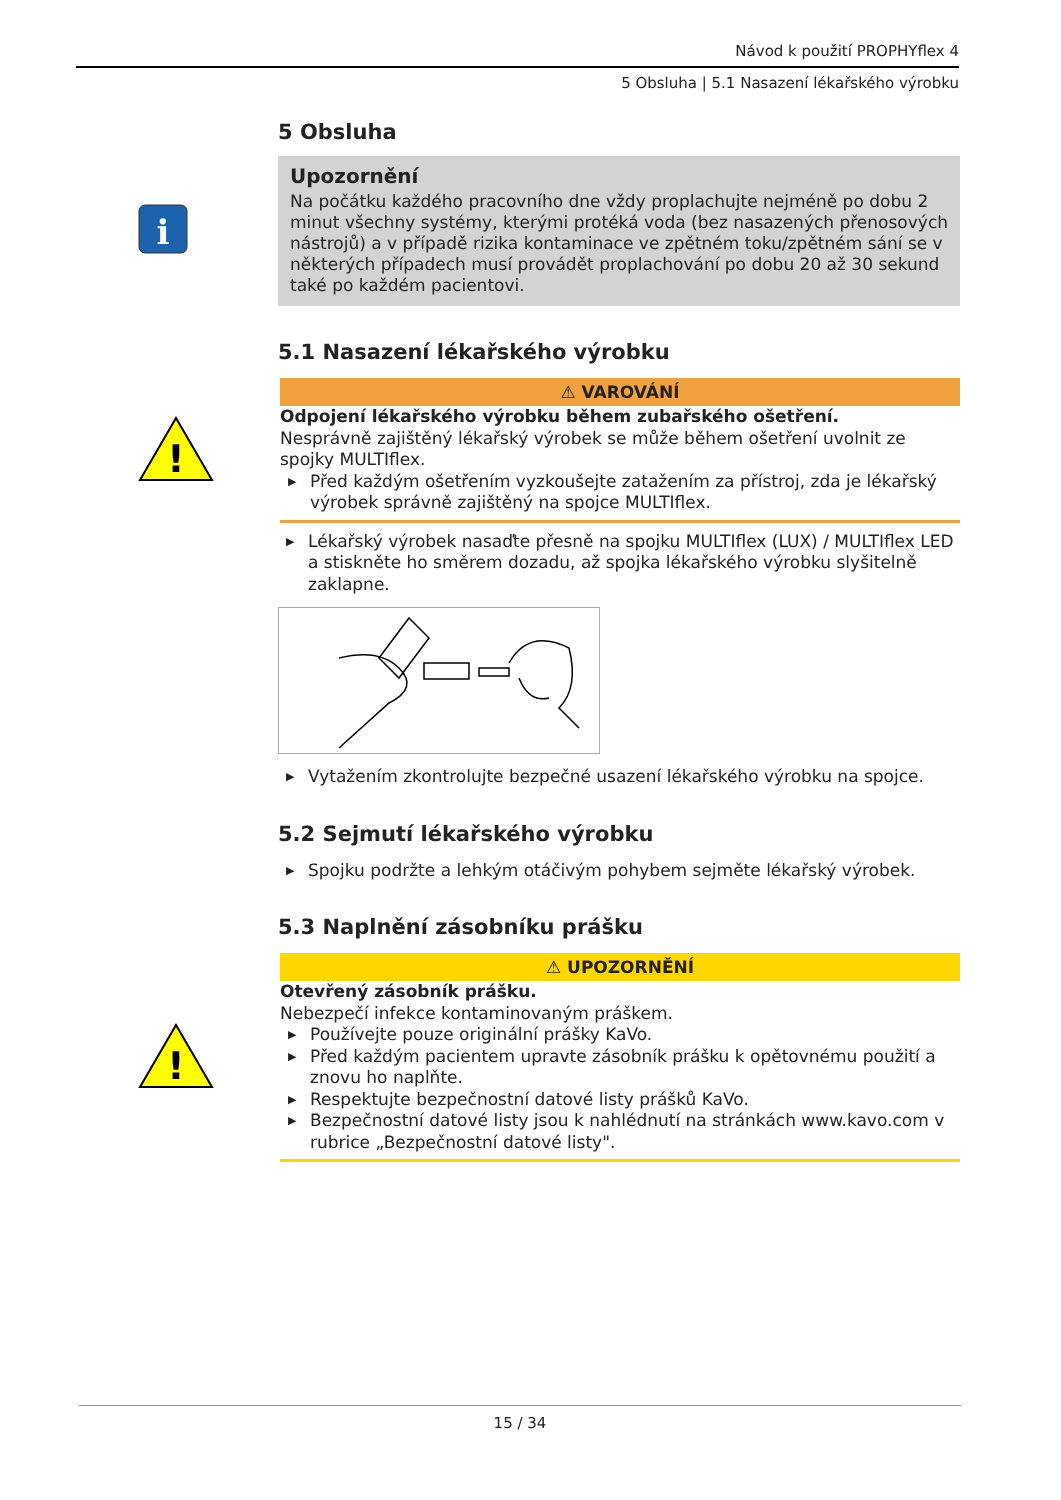Návod k použití PROPHYflex 4
5 Obsluha | 5.1 Nasazení lékařského výrobku
5 Obsluha
i
Upozornění
Na počátku každého pracovního dne vždy proplachujte nejméně po dobu 2 minut všechny systémy, kterými protéká voda (bez nasazených přenosových nástrojů) a v případě rizika kontaminace ve zpětném toku/zpětném sání se v některých případech musí provádět proplachování po dobu 20 až 30 sekund také po každém pacientovi.
5.1 Nasazení lékařského výrobku
!
⚠ VAROVÁNÍ
Odpojení lékařského výrobku během zubařského ošetření.
Nesprávně zajištěný lékařský výrobek se může během ošetření uvolnit ze spojky MULTIflex.
▶ Před každým ošetřením vyzkoušejte zatažením za přístroj, zda je lékařský výrobek správně zajištěný na spojce MULTIflex.
▶ Lékařský výrobek nasaďte přesně na spojku MULTIflex (LUX) / MULTIflex LED a stiskněte ho směrem dozadu, až spojka lékařského výrobku slyšitelně zaklapne.
▶ Vytažením zkontrolujte bezpečné usazení lékařského výrobku na spojce.
5.2 Sejmutí lékařského výrobku
▶ Spojku podržte a lehkým otáčivým pohybem sejměte lékařský výrobek.
5.3 Naplnění zásobníku prášku
!
⚠ UPOZORNĚNÍ
Otevřený zásobník prášku.
Nebezpečí infekce kontaminovaným práškem.
▶ Používejte pouze originální prášky KaVo.
▶ Před každým pacientem upravte zásobník prášku k opětovnému použití a znovu ho naplňte.
▶ Respektujte bezpečnostní datové listy prášků KaVo.
▶ Bezpečnostní datové listy jsou k nahlédnutí na stránkách www.kavo.com v rubrice „Bezpečnostní datové listy".
15 / 34